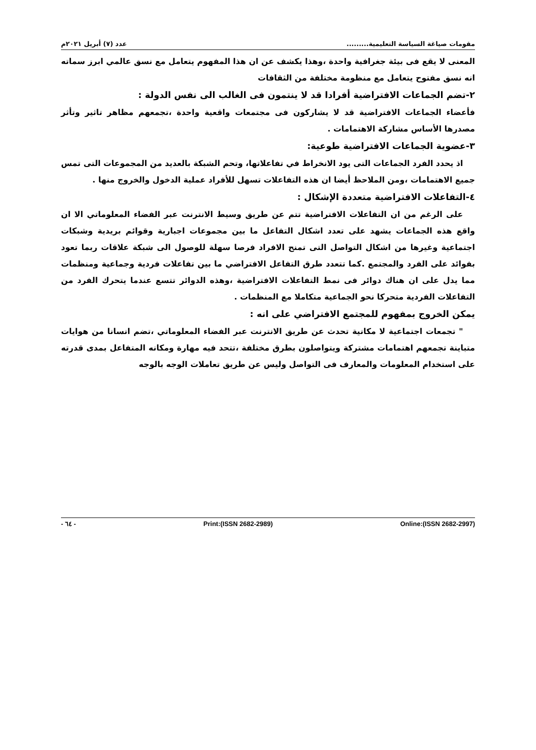مقومات صياغة السياسة التعليمية......... عدد (٧) أبريل ٢٠٢١م
المعنى لا يقع فى بيئة جغرافية واحدة ،وهذا يكشف عن ان هذا المفهوم يتعامل مع نسق عالمي ابرز سماته انه نسق مفتوح يتعامل مع منظومة مختلفة من الثقافات
٢-تضم الجماعات الافتراضية أفرادا قد لا ينتمون فى الغالب الى نفس الدولة :
فأعضاء الجماعات الافتراضية قد لا يشاركون فى مجتمعات واقعية واحدة ،تجمعهم مظاهر تاثير وتأثر مصدرها الأساس مشاركة الاهتمامات .
٣-عضوية الجماعات الافتراضية طوعية:
اذ يحدد الفرد الجماعات التى يود الانخراط في تفاعلاتها، وتحم الشبكة بالعديد من المجموعات التى تمس جميع الاهتمامات ،ومن الملاحظ أيضا ان هذه التفاعلات تسهل للأفراد عملية الدخول والخروج منها .
٤-التفاعلات الافتراضية متعددة الإشكال :
على الرغم من ان التفاعلات الافتراضية تتم عن طريق وسيط الانترنت عبر الفضاء المعلوماتي الا ان واقع هذه الجماعات يشهد على تعدد اشكال التفاعل ما بين مجموعات اجبارية وقوائم بريدية وشبكات اجتماعية وغيرها من اشكال التواصل التى تمنح الافراد فرصا سهلة للوصول الى شبكة علاقات ربما تعود بفوائد على الفرد والمجتمع .كما تتعدد طرق التفاعل الافتراضي ما بين تفاعلات فردية وجماعية ومنظمات مما يدل على ان هناك دوائر فى نمط التفاعلات الافتراضية ،وهذه الدوائر تتسع عندما يتحرك الفرد من التفاعلات الفردية متحركا نحو الجماعية متكاملا مع المنظمات .
يمكن الخروج بمفهوم للمجتمع الافتراضي على انه :
" تجمعات اجتماعية لا مكانية تحدث عن طريق الانترنت عبر الفضاء المعلوماتي ،تضم انسانا من هوايات متباينة تجمعهم اهتمامات مشتركة ويتواصلون بطرق مختلفة ،تتحد فيه مهارة ومكانه المتفاعل بمدى قدرته على استخدام المعلومات والمعارف فى التواصل وليس عن طريق تعاملات الوجه بالوجه
Online:(ISSN 2682-2997) Print:(ISSN 2682-2989) - ٦٤ -